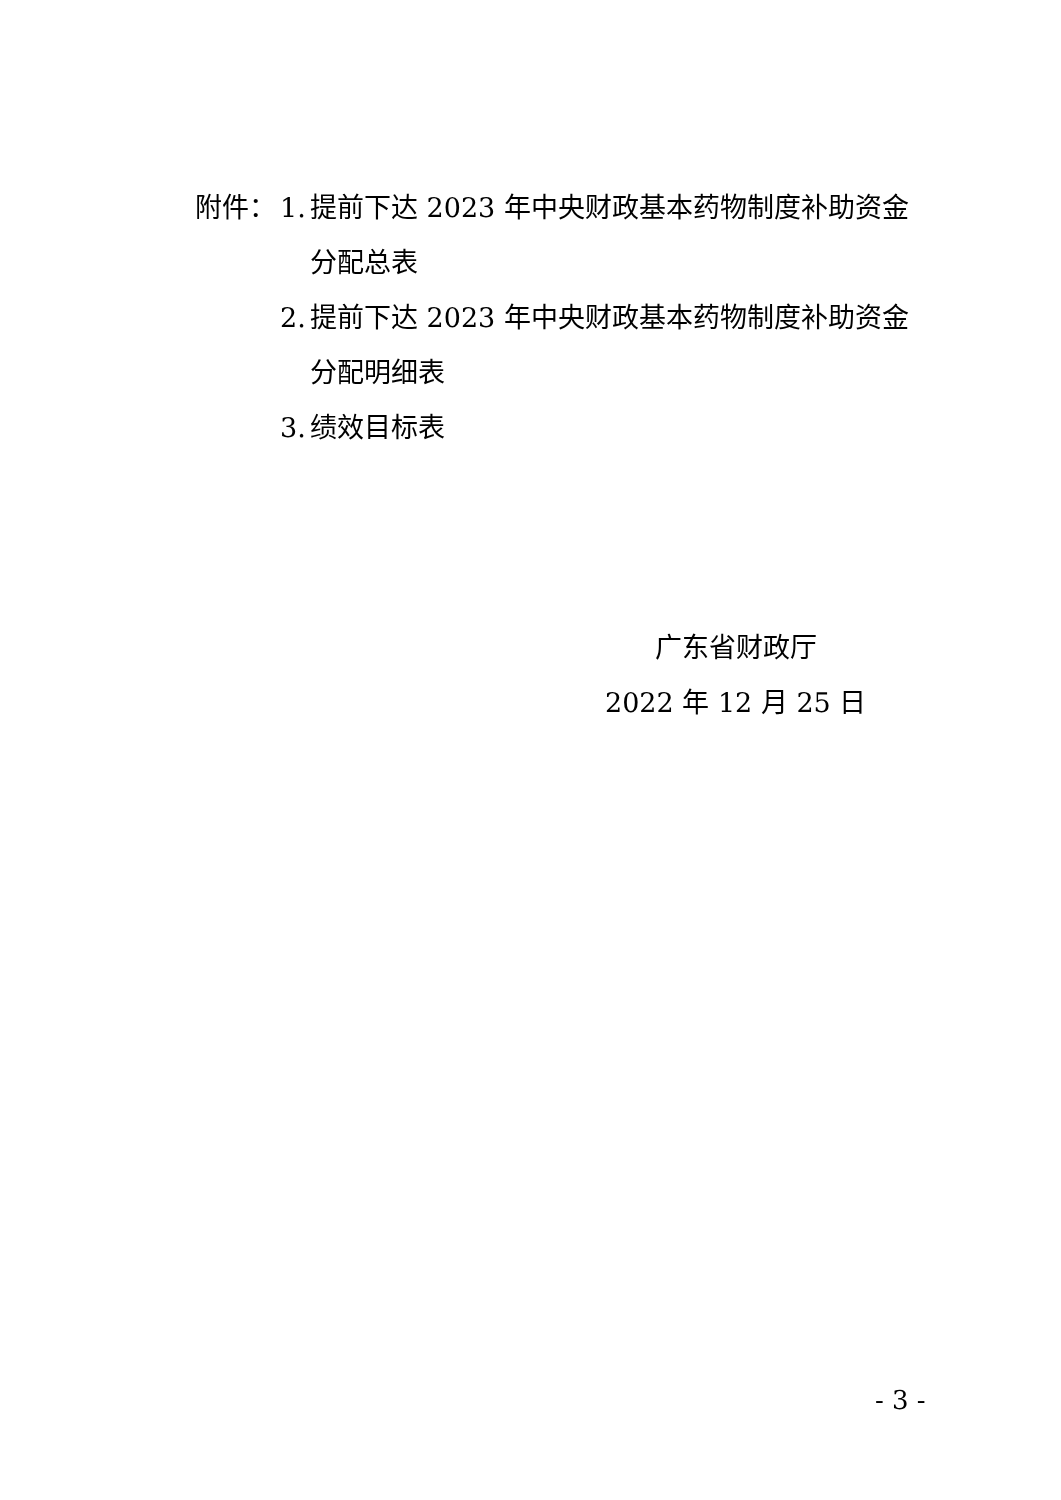附件： 1. 提前下达 2023 年中央财政基本药物制度补助资金
分配总表
2. 提前下达 2023 年中央财政基本药物制度补助资金
分配明细表
3. 绩效目标表
广东省财政厅
2022 年 12 月 25 日
- 3 -